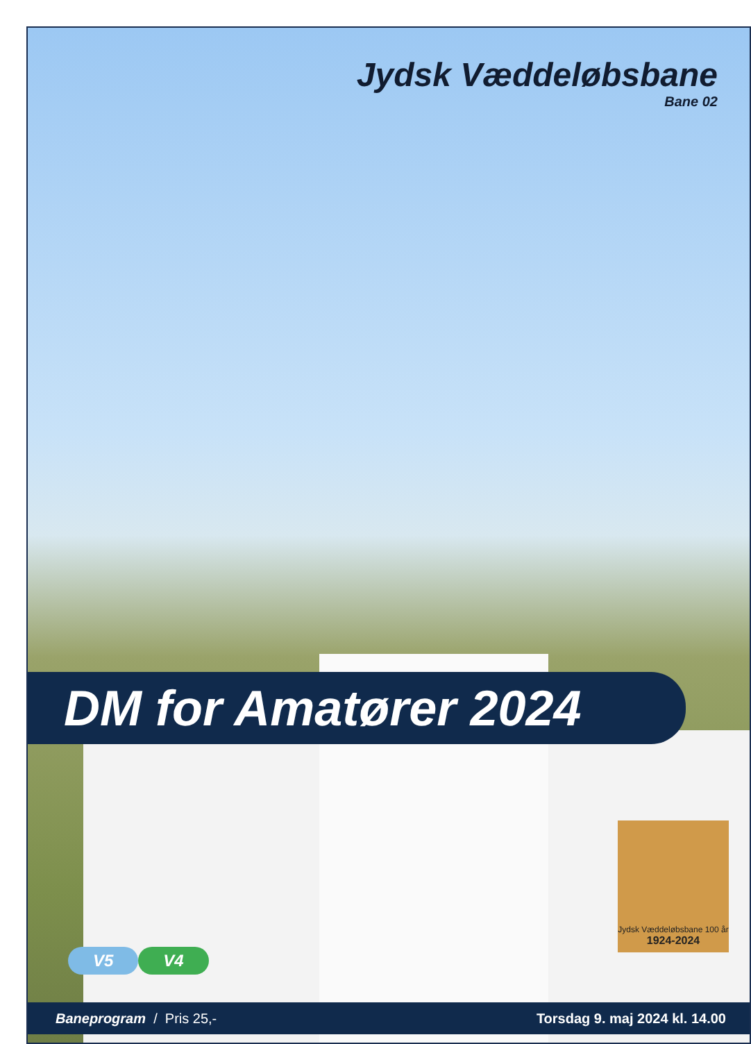Jydsk Væddeløbsbane
Bane 02
DM for Amatører 2024
V5 V4
Jydsk Væddeløbsbane 100 år
1924-2024
Baneprogram / Pris 25,- Torsdag 9. maj 2024 kl. 14.00